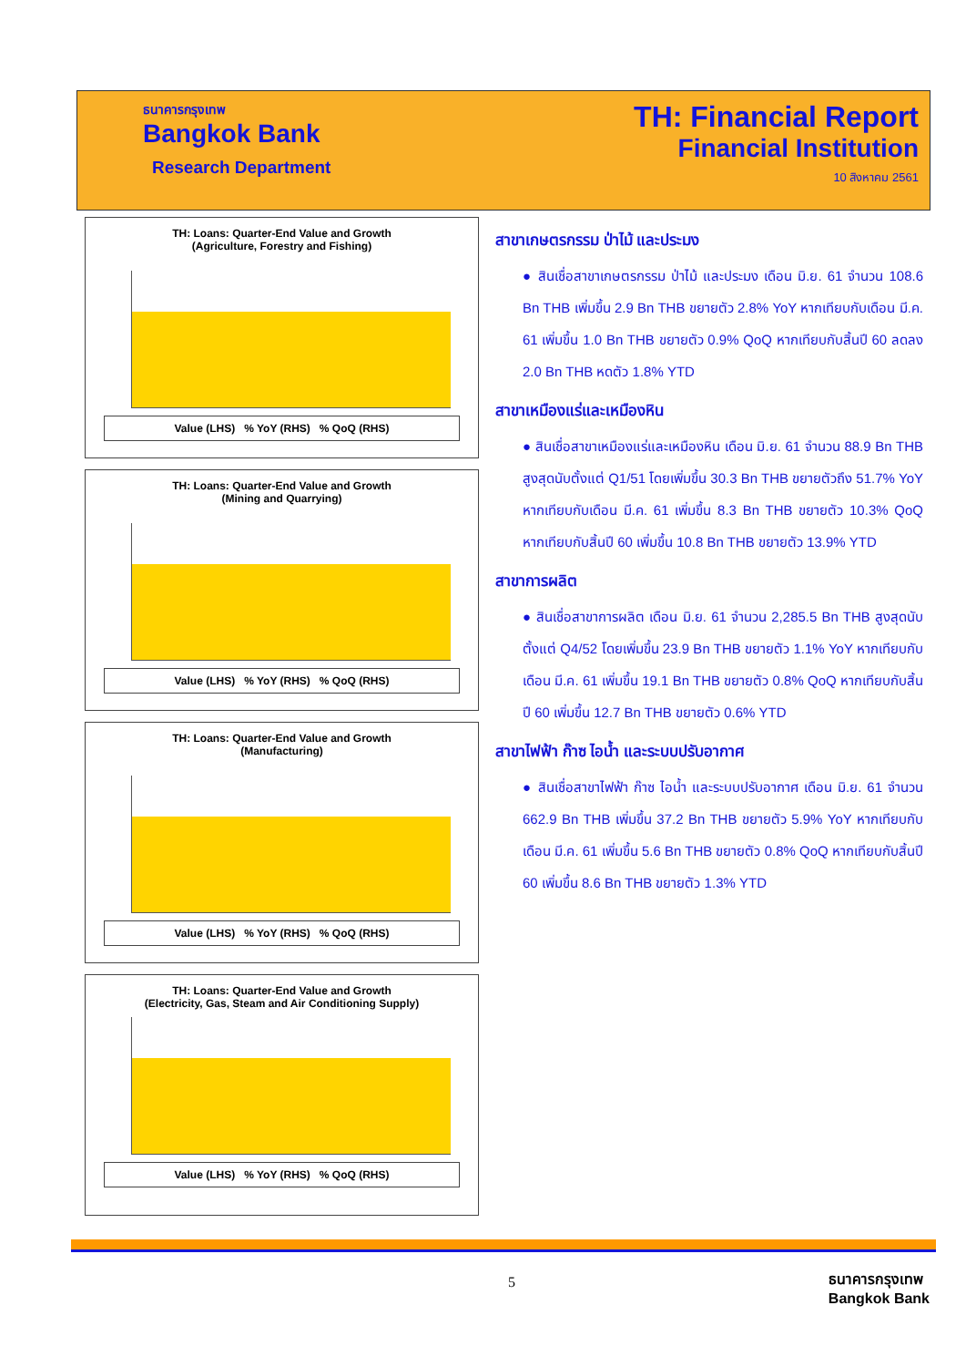ธนาคารกรุงเทพ
Bangkok Bank
Research Department
TH: Financial Report
Financial Institution
10 สิงหาคม 2561
TH: Loans: Quarter-End Value and Growth
(Agriculture, Forestry and Fishing)
Value (LHS) % YoY (RHS) % QoQ (RHS)
TH: Loans: Quarter-End Value and Growth
(Mining and Quarrying)
Value (LHS) % YoY (RHS) % QoQ (RHS)
TH: Loans: Quarter-End Value and Growth
(Manufacturing)
Value (LHS) % YoY (RHS) % QoQ (RHS)
TH: Loans: Quarter-End Value and Growth
(Electricity, Gas, Steam and Air Conditioning Supply)
Value (LHS) % YoY (RHS) % QoQ (RHS)
สาขาเกษตรกรรม ป่าไม้ และประมง
● สินเชื่อสาขาเกษตรกรรม ป่าไม้ และประมง เดือน มิ.ย. 61 จำนวน 108.6 Bn THB เพิ่มขึ้น 2.9 Bn THB ขยายตัว 2.8% YoY หากเทียบกับเดือน มี.ค. 61 เพิ่มขึ้น 1.0 Bn THB ขยายตัว 0.9% QoQ หากเทียบกับสิ้นปี 60 ลดลง 2.0 Bn THB หดตัว 1.8% YTD
สาขาเหมืองแร่และเหมืองหิน
● สินเชื่อสาขาเหมืองแร่และเหมืองหิน เดือน มิ.ย. 61 จำนวน 88.9 Bn THB สูงสุดนับตั้งแต่ Q1/51 โดยเพิ่มขึ้น 30.3 Bn THB ขยายตัวถึง 51.7% YoY หากเทียบกับเดือน มี.ค. 61 เพิ่มขึ้น 8.3 Bn THB ขยายตัว 10.3% QoQ หากเทียบกับสิ้นปี 60 เพิ่มขึ้น 10.8 Bn THB ขยายตัว 13.9% YTD
สาขาการผลิต
● สินเชื่อสาขาการผลิต เดือน มิ.ย. 61 จำนวน 2,285.5 Bn THB สูงสุดนับตั้งแต่ Q4/52 โดยเพิ่มขึ้น 23.9 Bn THB ขยายตัว 1.1% YoY หากเทียบกับเดือน มี.ค. 61 เพิ่มขึ้น 19.1 Bn THB ขยายตัว 0.8% QoQ หากเทียบกับสิ้นปี 60 เพิ่มขึ้น 12.7 Bn THB ขยายตัว 0.6% YTD
สาขาไฟฟ้า ก๊าซ ไอน้ำ และระบบปรับอากาศ
● สินเชื่อสาขาไฟฟ้า ก๊าซ ไอน้ำ และระบบปรับอากาศ เดือน มิ.ย. 61 จำนวน 662.9 Bn THB เพิ่มขึ้น 37.2 Bn THB ขยายตัว 5.9% YoY หากเทียบกับเดือน มี.ค. 61 เพิ่มขึ้น 5.6 Bn THB ขยายตัว 0.8% QoQ หากเทียบกับสิ้นปี 60 เพิ่มขึ้น 8.6 Bn THB ขยายตัว 1.3% YTD
5
ธนาคารกรุงเทพ
Bangkok Bank